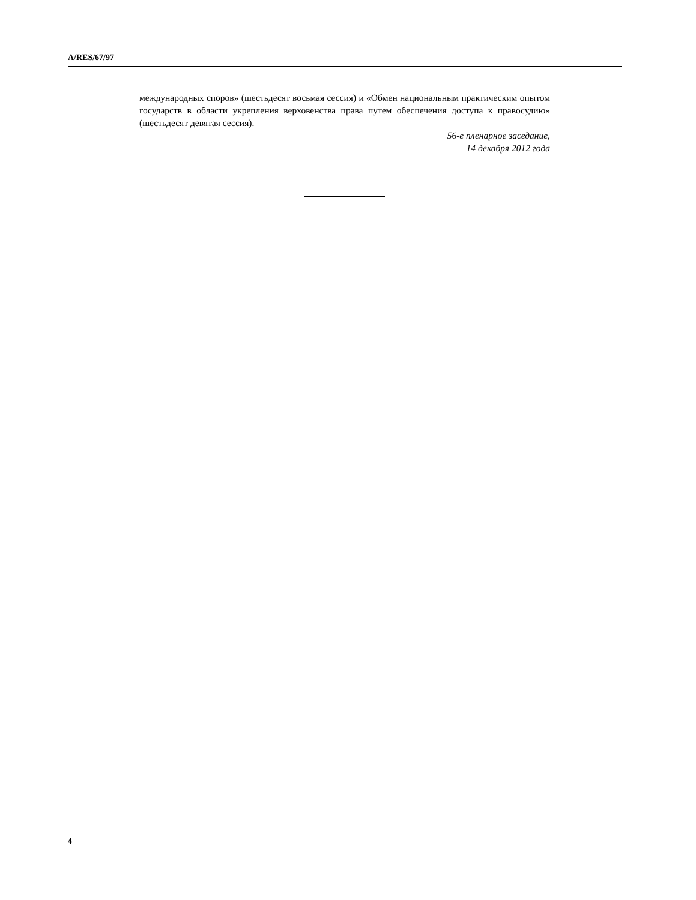A/RES/67/97
международных споров» (шестьдесят восьмая сессия) и «Обмен национальным практическим опытом государств в области укрепления верховенства права путем обеспечения доступа к правосудию» (шестьдесят девятая сессия).
56-е пленарное заседание,
14 декабря 2012 года
4